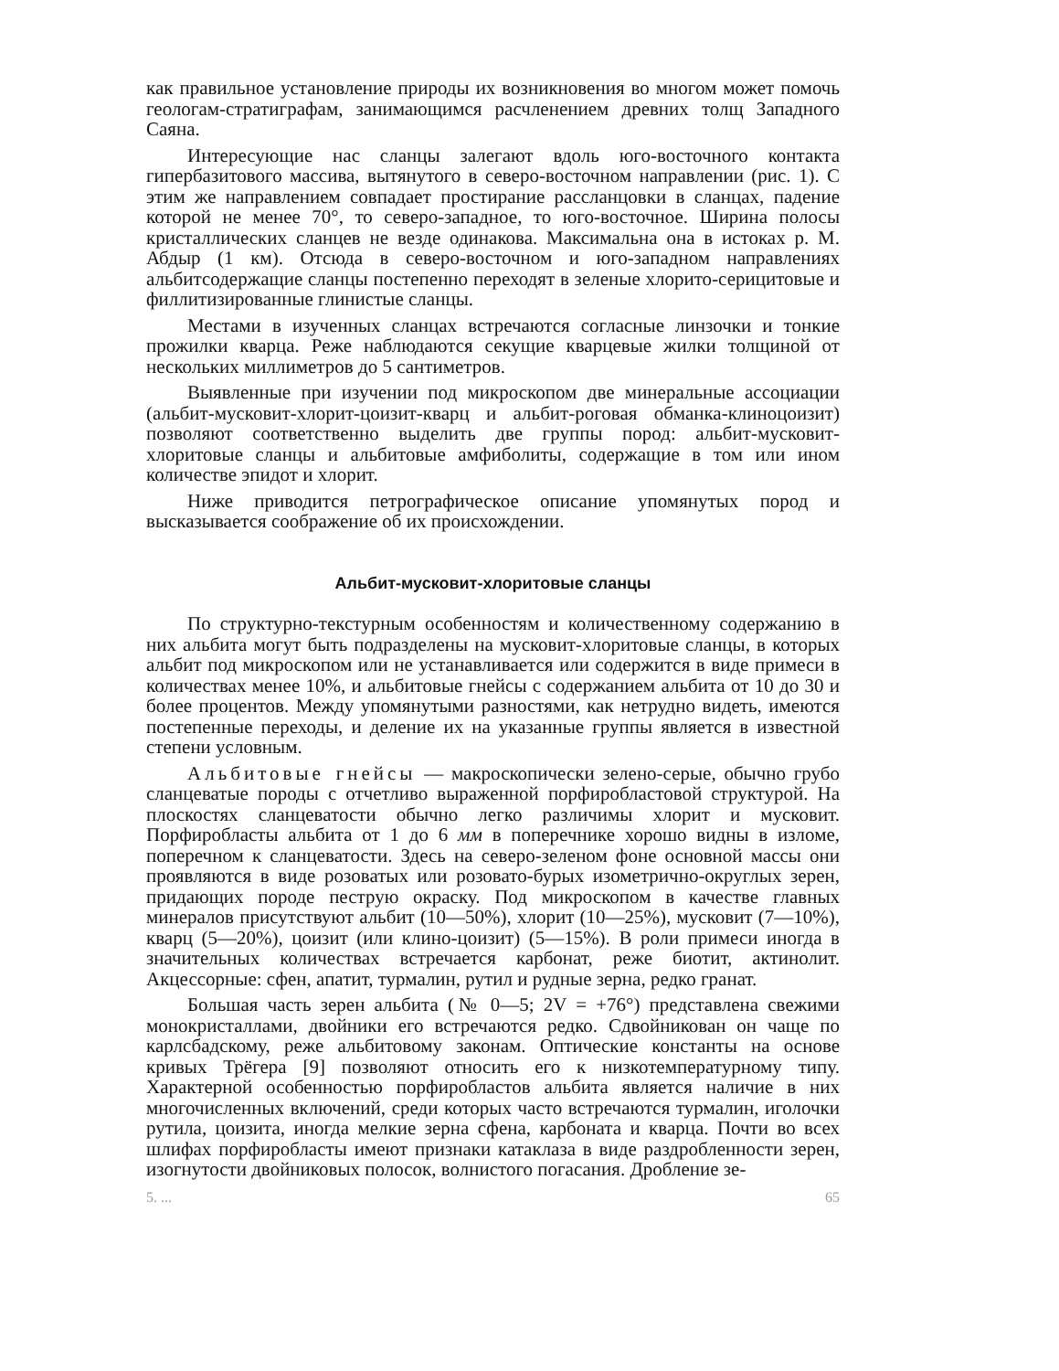как правильное установление природы их возникновения во многом может помочь геологам-стратиграфам, занимающимся расчленением древних толщ Западного Саяна.
Интересующие нас сланцы залегают вдоль юго-восточного контакта гипербазитового массива, вытянутого в северо-восточном направлении (рис. 1). С этим же направлением совпадает простирание рассланцовки в сланцах, падение которой не менее 70°, то северо-западное, то юго-восточное. Ширина полосы кристаллических сланцев не везде одинакова. Максимальна она в истоках р. М. Абдыр (1 км). Отсюда в северо-восточном и юго-западном направлениях альбитсодержащие сланцы постепенно переходят в зеленые хлорито-серицитовые и филлитизированные глинистые сланцы.
Местами в изученных сланцах встречаются согласные линзочки и тонкие прожилки кварца. Реже наблюдаются секущие кварцевые жилки толщиной от нескольких миллиметров до 5 сантиметров.
Выявленные при изучении под микроскопом две минеральные ассоциации (альбит-мусковит-хлорит-цоизит-кварц и альбит-роговая обманка-клиноцоизит) позволяют соответственно выделить две группы пород: альбит-мусковит-хлоритовые сланцы и альбитовые амфиболиты, содержащие в том или ином количестве эпидот и хлорит.
Ниже приводится петрографическое описание упомянутых пород и высказывается соображение об их происхождении.
Альбит-мусковит-хлоритовые сланцы
По структурно-текстурным особенностям и количественному содержанию в них альбита могут быть подразделены на мусковит-хлоритовые сланцы, в которых альбит под микроскопом или не устанавливается или содержится в виде примеси в количествах менее 10%, и альбитовые гнейсы с содержанием альбита от 10 до 30 и более процентов. Между упомянутыми разностями, как нетрудно видеть, имеются постепенные переходы, и деление их на указанные группы является в известной степени условным.
Альбитовые гнейсы — макроскопически зелено-серые, обычно грубо сланцеватые породы с отчетливо выраженной порфиробластовой структурой. На плоскостях сланцеватости обычно легко различимы хлорит и мусковит. Порфиробласты альбита от 1 до 6 мм в поперечнике хорошо видны в изломе, поперечном к сланцеватости. Здесь на северо-зеленом фоне основной массы они проявляются в виде розоватых или розовато-бурых изометрично-округлых зерен, придающих породе пеструю окраску. Под микроскопом в качестве главных минералов присутствуют альбит (10—50%), хлорит (10—25%), мусковит (7—10%), кварц (5—20%), цоизит (или клино-цоизит) (5—15%). В роли примеси иногда в значительных количествах встречается карбонат, реже биотит, актинолит. Акцессорные: сфен, апатит, турмалин, рутил и рудные зерна, редко гранат.
Большая часть зерен альбита (№ 0—5; 2V = +76°) представлена свежими монокристаллами, двойники его встречаются редко. Сдвойникован он чаще по карлсбадскому, реже альбитовому законам. Оптические константы на основе кривых Трёгера [9] позволяют относить его к низкотемпературному типу. Характерной особенностью порфиробластов альбита является наличие в них многочисленных включений, среди которых часто встречаются турмалин, иголочки рутила, цоизита, иногда мелкие зерна сфена, карбоната и кварца. Почти во всех шлифах порфиробласты имеют признаки катаклаза в виде раздробленности зерен, изогнутости двойниковых полосок, волнистого погасания. Дробление зе-
5. ... 65